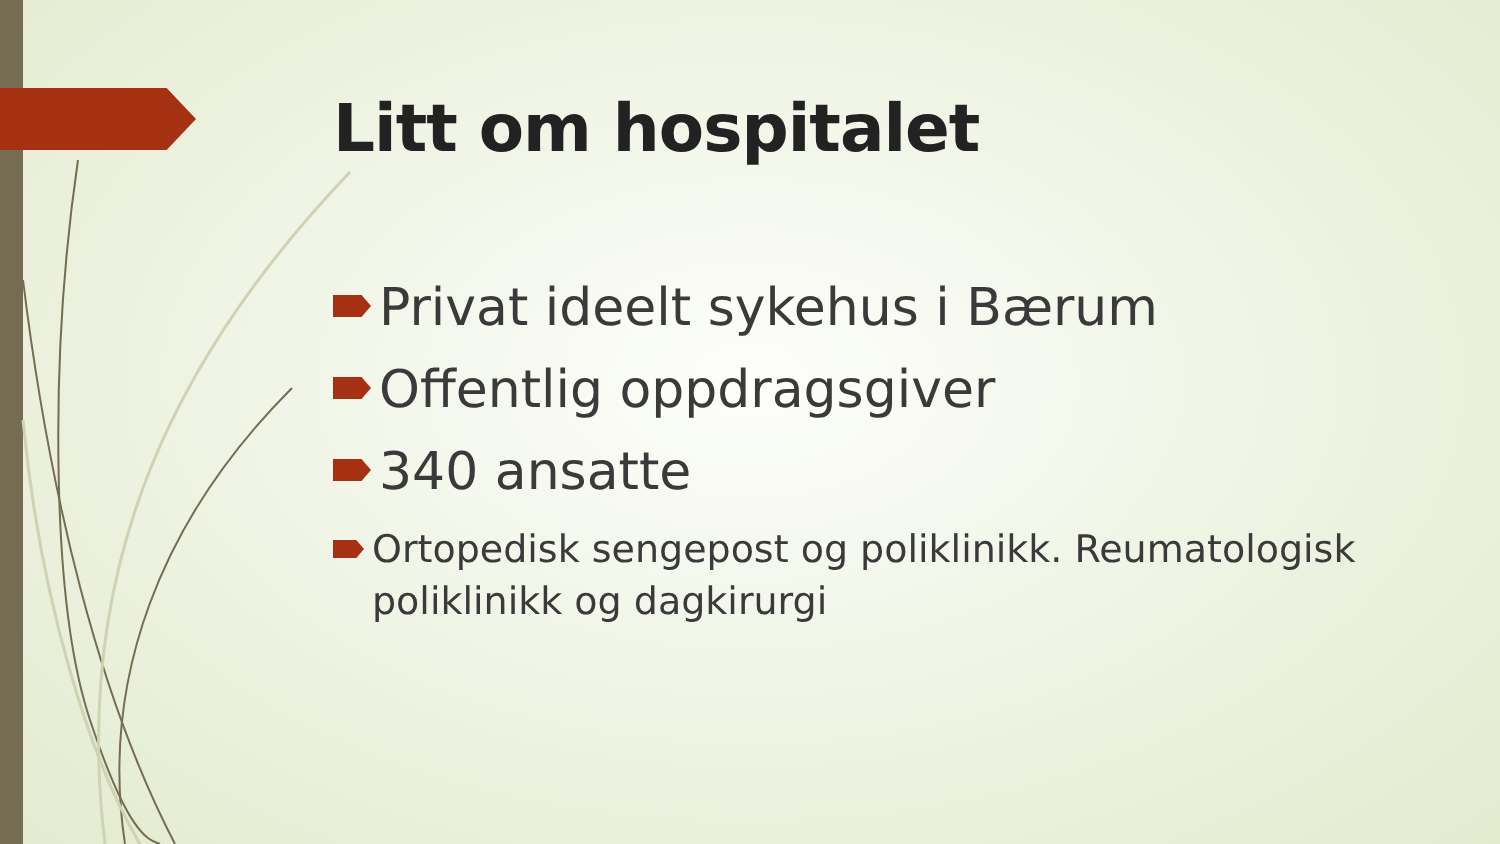Litt om hospitalet
Privat ideelt sykehus i Bærum
Offentlig oppdragsgiver
340 ansatte
Ortopedisk sengepost og poliklinikk. Reumatologisk poliklinikk og dagkirurgi